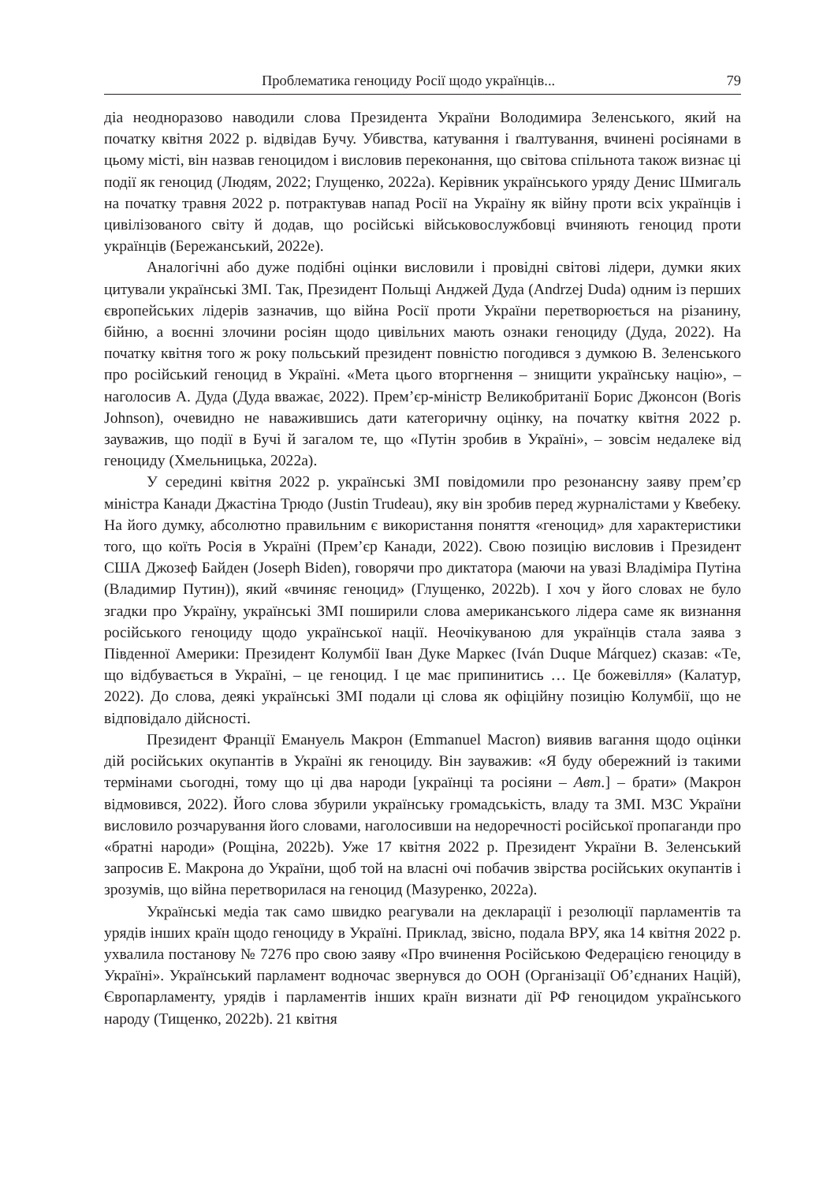Проблематика геноциду Росії щодо українців... 79
діа неодноразово наводили слова Президента України Володимира Зеленського, який на початку квітня 2022 р. відвідав Бучу. Убивства, катування і ґвалтування, вчинені росіянами в цьому місті, він назвав геноцидом і висловив переконання, що світова спільнота також визнає ці події як геноцид (Людям, 2022; Глущенко, 2022a). Керівник українського уряду Денис Шмигаль на початку травня 2022 р. потрактував напад Росії на Україну як війну проти всіх українців і цивілізованого світу й додав, що російські військовослужбовці вчиняють геноцид проти українців (Бережанський, 2022e).
Аналогічні або дуже подібні оцінки висловили і провідні світові лідери, думки яких цитували українські ЗМІ. Так, Президент Польщі Анджей Дуда (Andrzej Duda) одним із перших європейських лідерів зазначив, що війна Росії проти України перетворюється на різанину, бійню, а воєнні злочини росіян щодо цивільних мають ознаки геноциду (Дуда, 2022). На початку квітня того ж року польський президент повністю погодився з думкою В. Зеленського про російський геноцид в Україні. «Мета цього вторгнення – знищити українську націю», – наголосив А. Дуда (Дуда вважає, 2022). Прем’єр-міністр Великобританії Борис Джонсон (Boris Johnson), очевидно не наважившись дати категоричну оцінку, на початку квітня 2022 р. зауважив, що події в Бучі й загалом те, що «Путін зробив в Україні», – зовсім недалеке від геноциду (Хмельницька, 2022a).
У середині квітня 2022 р. українські ЗМІ повідомили про резонансну заяву прем’єр міністра Канади Джастіна Трюдо (Justin Trudeau), яку він зробив перед журналістами у Квебеку. На його думку, абсолютно правильним є використання поняття «геноцид» для характеристики того, що коїть Росія в Україні (Прем’єр Канади, 2022). Свою позицію висловив і Президент США Джозеф Байден (Joseph Biden), говорячи про диктатора (маючи на увазі Владіміра Путіна (Владимир Путин)), який «вчиняє геноцид» (Глущенко, 2022b). І хоч у його словах не було згадки про Україну, українські ЗМІ поширили слова американського лідера саме як визнання російського геноциду щодо української нації. Неочікуваною для українців стала заява з Південної Америки: Президент Колумбії Іван Дуке Маркес (Iván Duque Márquez) сказав: «Те, що відбувається в Україні, – це геноцид. І це має припинитись … Це божевілля» (Калатур, 2022). До слова, деякі українські ЗМІ подали ці слова як офіційну позицію Колумбії, що не відповідало дійсності.
Президент Франції Емануель Макрон (Emmanuel Macron) виявив вагання щодо оцінки дій російських окупантів в Україні як геноциду. Він зауважив: «Я буду обережний із такими термінами сьогодні, тому що ці два народи [українці та росіяни – Авт.] – брати» (Макрон відмовився, 2022). Його слова збурили українську громадськість, владу та ЗМІ. МЗС України висловило розчарування його словами, наголосивши на недоречності російської пропаганди про «братні народи» (Рощіна, 2022b). Уже 17 квітня 2022 р. Президент України В. Зеленський запросив Е. Макрона до України, щоб той на власні очі побачив звірства російських окупантів і зрозумів, що війна перетворилася на геноцид (Мазуренко, 2022a).
Українські медіа так само швидко реагували на декларації і резолюції парламентів та урядів інших країн щодо геноциду в Україні. Приклад, звісно, подала ВРУ, яка 14 квітня 2022 р. ухвалила постанову № 7276 про свою заяву «Про вчинення Російською Федерацією геноциду в Україні». Український парламент водночас звернувся до ООН (Організації Об’єднаних Націй), Європарламенту, урядів і парламентів інших країн визнати дії РФ геноцидом українського народу (Тищенко, 2022b). 21 квітня